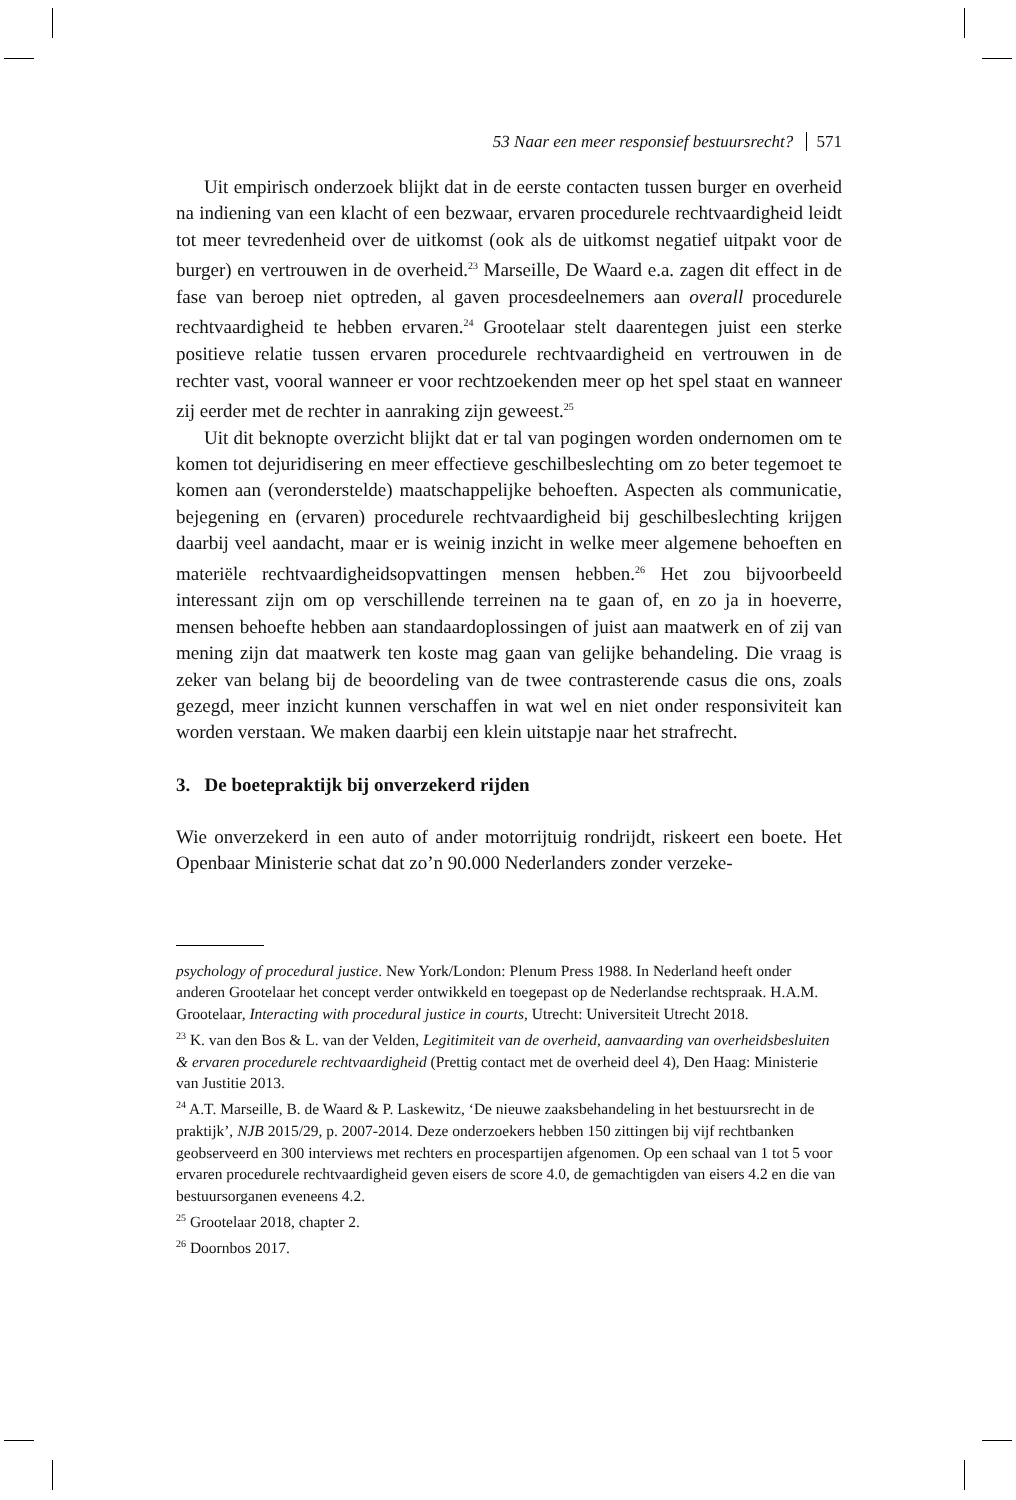53 Naar een meer responsief bestuursrecht? 571
Uit empirisch onderzoek blijkt dat in de eerste contacten tussen burger en overheid na indiening van een klacht of een bezwaar, ervaren procedurele rechtvaardigheid leidt tot meer tevredenheid over de uitkomst (ook als de uitkomst negatief uitpakt voor de burger) en vertrouwen in de overheid.<sup>23</sup> Marseille, De Waard e.a. zagen dit effect in de fase van beroep niet optreden, al gaven procesdeelnemers aan overall procedurele rechtvaardigheid te hebben ervaren.<sup>24</sup> Grootelaar stelt daarentegen juist een sterke positieve relatie tussen ervaren procedurele rechtvaardigheid en vertrouwen in de rechter vast, vooral wanneer er voor rechtzoekenden meer op het spel staat en wanneer zij eerder met de rechter in aanraking zijn geweest.<sup>25</sup>
Uit dit beknopte overzicht blijkt dat er tal van pogingen worden ondernomen om te komen tot dejuridisering en meer effectieve geschilbeslechting om zo beter tegemoet te komen aan (veronderstelde) maatschappelijke behoeften. Aspecten als communicatie, bejegening en (ervaren) procedurele rechtvaardigheid bij geschilbeslechting krijgen daarbij veel aandacht, maar er is weinig inzicht in welke meer algemene behoeften en materiële rechtvaardigheidsopvattingen mensen hebben.<sup>26</sup> Het zou bijvoorbeeld interessant zijn om op verschillende terreinen na te gaan of, en zo ja in hoeverre, mensen behoefte hebben aan standaardoplossingen of juist aan maatwerk en of zij van mening zijn dat maatwerk ten koste mag gaan van gelijke behandeling. Die vraag is zeker van belang bij de beoordeling van de twee contrasterende casus die ons, zoals gezegd, meer inzicht kunnen verschaffen in wat wel en niet onder responsiviteit kan worden verstaan. We maken daarbij een klein uitstapje naar het strafrecht.
3. De boetepraktijk bij onverzekerd rijden
Wie onverzekerd in een auto of ander motorrijtuig rondrijdt, riskeert een boete. Het Openbaar Ministerie schat dat zo’n 90.000 Nederlanders zonder verzeke-
psychology of procedural justice. New York/London: Plenum Press 1988. In Nederland heeft onder anderen Grootelaar het concept verder ontwikkeld en toegepast op de Nederlandse rechtspraak. H.A.M. Grootelaar, Interacting with procedural justice in courts, Utrecht: Universiteit Utrecht 2018.
<sup>23</sup> K. van den Bos & L. van der Velden, Legitimiteit van de overheid, aanvaarding van overheidsbesluiten & ervaren procedurele rechtvaardigheid (Prettig contact met de overheid deel 4), Den Haag: Ministerie van Justitie 2013.
<sup>24</sup> A.T. Marseille, B. de Waard & P. Laskewitz, ‘De nieuwe zaaksbehandeling in het bestuursrecht in de praktijk’, NJB 2015/29, p. 2007-2014. Deze onderzoekers hebben 150 zittingen bij vijf rechtbanken geobserveerd en 300 interviews met rechters en procespartijen afgenomen. Op een schaal van 1 tot 5 voor ervaren procedurele rechtvaardigheid geven eisers de score 4.0, de gemachtigden van eisers 4.2 en die van bestuursorganen eveneens 4.2.
<sup>25</sup> Grootelaar 2018, chapter 2.
<sup>26</sup> Doornbos 2017.